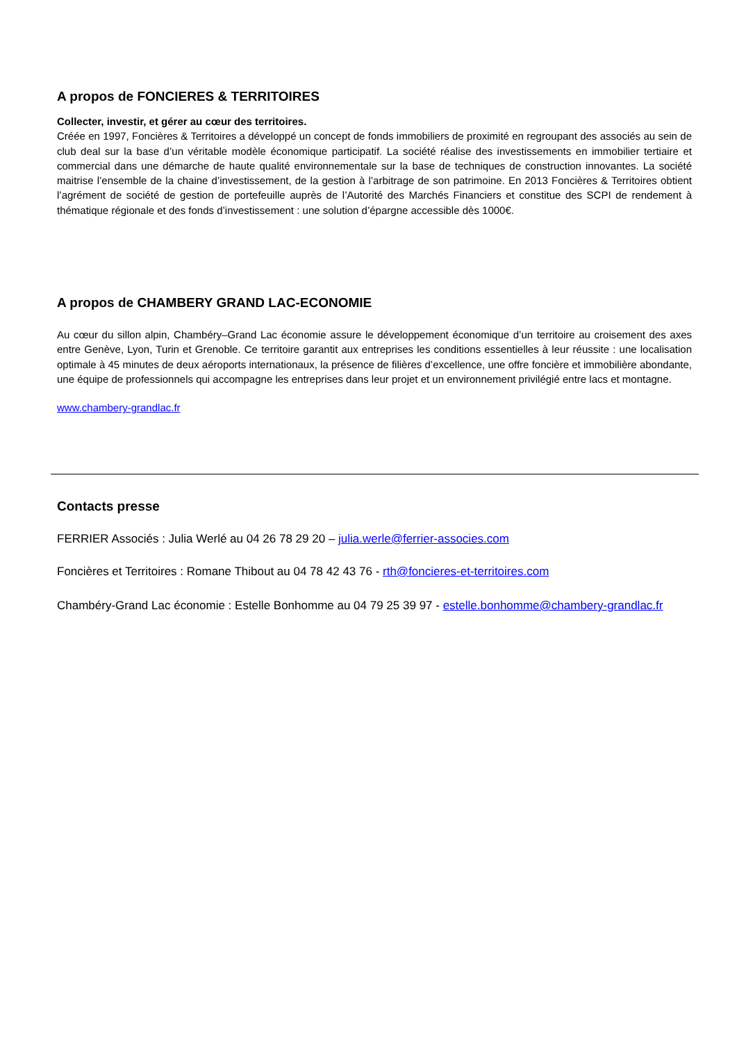A propos de FONCIERES & TERRITOIRES
Collecter, investir, et gérer au cœur des territoires.
Créée en 1997, Foncières & Territoires a développé un concept de fonds immobiliers de proximité en regroupant des associés au sein de club deal sur la base d’un véritable modèle économique participatif. La société réalise des investissements en immobilier tertiaire et commercial dans une démarche de haute qualité environnementale sur la base de techniques de construction innovantes. La société maitrise l’ensemble de la chaine d’investissement, de la gestion à l’arbitrage de son patrimoine. En 2013 Foncières & Territoires obtient l’agrément de société de gestion de portefeuille auprès de l’Autorité des Marchés Financiers et constitue des SCPI de rendement à thématique régionale et des fonds d’investissement : une solution d’épargne accessible dès 1000€.
A propos de CHAMBERY GRAND LAC-ECONOMIE
Au cœur du sillon alpin, Chambéry–Grand Lac économie assure le développement économique d’un territoire au croisement des axes entre Genève, Lyon, Turin et Grenoble. Ce territoire garantit aux entreprises les conditions essentielles à leur réussite : une localisation optimale à 45 minutes de deux aéroports internationaux, la présence de filières d’excellence, une offre foncière et immobilière abondante, une équipe de professionnels qui accompagne les entreprises dans leur projet et un environnement privilégié entre lacs et montagne.
www.chambery-grandlac.fr
Contacts presse
FERRIER Associés : Julia Werlé au 04 26 78 29 20 – julia.werle@ferrier-associes.com
Foncières et Territoires : Romane Thibout au 04 78 42 43 76 - rth@foncieres-et-territoires.com
Chambéry-Grand Lac économie : Estelle Bonhomme au 04 79 25 39 97 - estelle.bonhomme@chambery-grandlac.fr